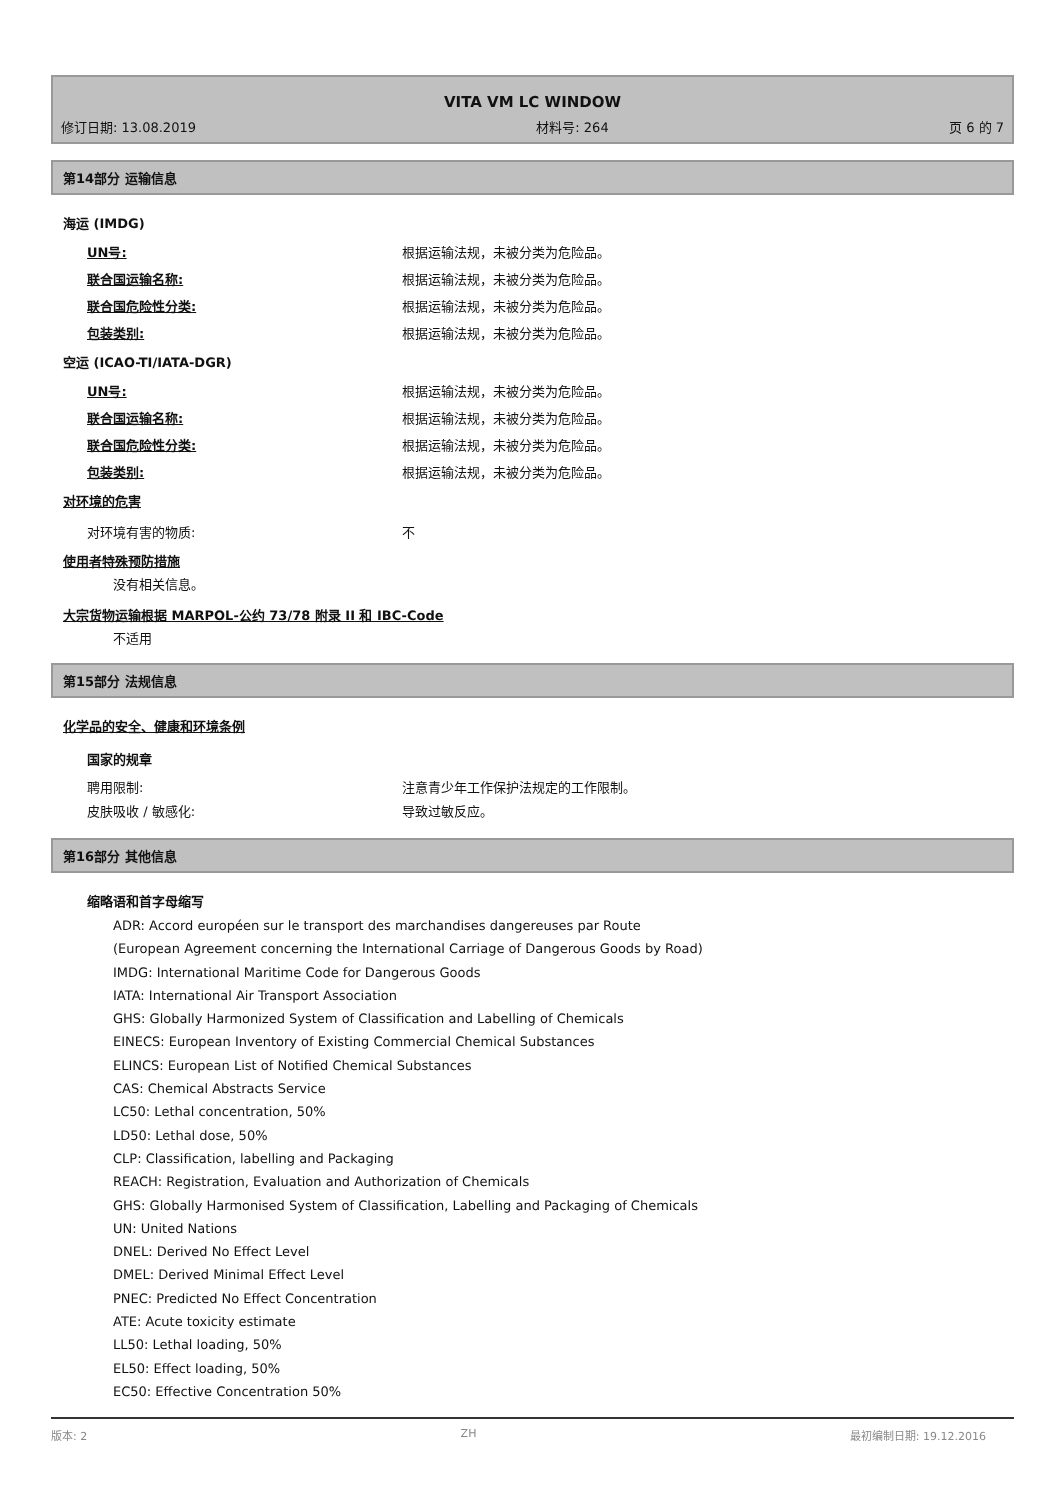VITA VM LC WINDOW
修订日期: 13.08.2019 材料号: 264 页 6 的 7
第14部分 运输信息
海运 (IMDG)
UN号: 根据运输法规，未被分类为危险品。
联合国运输名称: 根据运输法规，未被分类为危险品。
联合国危险性分类: 根据运输法规，未被分类为危险品。
包装类别: 根据运输法规，未被分类为危险品。
空运 (ICAO-TI/IATA-DGR)
UN号: 根据运输法规，未被分类为危险品。
联合国运输名称: 根据运输法规，未被分类为危险品。
联合国危险性分类: 根据运输法规，未被分类为危险品。
包装类别: 根据运输法规，未被分类为危险品。
对环境的危害
对环境有害的物质: 不
使用者特殊预防措施
没有相关信息。
大宗货物运输根据 MARPOL-公约 73/78 附录 II 和 IBC-Code
不适用
第15部分 法规信息
化学品的安全、健康和环境条例
国家的规章
聘用限制: 注意青少年工作保护法规定的工作限制。
皮肤吸收 / 敏感化: 导致过敏反应。
第16部分 其他信息
缩略语和首字母缩写
ADR: Accord européen sur le transport des marchandises dangereuses par Route
(European Agreement concerning the International Carriage of Dangerous Goods by Road)
IMDG: International Maritime Code for Dangerous Goods
IATA: International Air Transport Association
GHS: Globally Harmonized System of Classification and Labelling of Chemicals
EINECS: European Inventory of Existing Commercial Chemical Substances
ELINCS: European List of Notified Chemical Substances
CAS: Chemical Abstracts Service
LC50: Lethal concentration, 50%
LD50: Lethal dose, 50%
CLP: Classification, labelling and Packaging
REACH: Registration, Evaluation and Authorization of Chemicals
GHS: Globally Harmonised System of Classification, Labelling and Packaging of Chemicals
UN: United Nations
DNEL: Derived No Effect Level
DMEL: Derived Minimal Effect Level
PNEC: Predicted No Effect Concentration
ATE: Acute toxicity estimate
LL50: Lethal loading, 50%
EL50: Effect loading, 50%
EC50: Effective Concentration 50%
版本: 2 ZH 最初编制日期: 19.12.2016